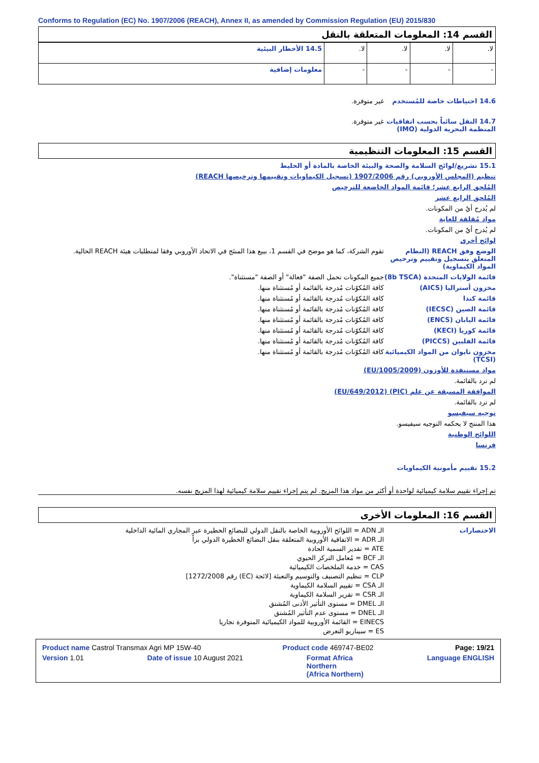Conforms to Regulation (EC) No. 1907/2006 (REACH), Annex II, as amended by Commission Regulation (EU) 2015/830
القسم 14: المعلومات المتعلقة بالنقل
| 14.5 الأخطار البيئية | لا. | لا. | لا. | لا. |
| معلومات إضافية | - | - | - | - |
14.6 احتياطات خاصة للمُستخدم غير متوفرة.
14.7 النقل سائباً بحسب اتفاقيات المنظمة البحرية الدولية (IMO)
غير متوفرة.
القسم 15: المعلومات التنظيمية
15.1 تشريع/لوائح السلامة والصحة والبيئة الخاصة بالمادة أو الخليط
تنظيم (المجلس الأوروبي) رقم 1907/2006 (تسجيل الكيماويات وتقييمها وترخيصها REACH)
المُلحق الرابع عشر؛ قائمة المواد الخاضعة للترخيص
المُلحق الرابع عشر
لم يُدرج أيٌ من المكونات.
مواد مُقلقة للغاية
لم يُدرج أيٌ من المكونات.
لوائح أخرى
الوضع وفق REACH (النظام المتعلق بتسجيل وتقييم وترخيص المواد الكيماوية)
تقوم الشركة، كما هو موضح في القسم 1، ببيع هذا المنتَج في الاتحاد الأوروبي وفقا لمتطلبات هيئة REACH الحالية.
قائمة الولايات المتحدة (8b TSCA)
جميع المكونات تحمل الصفة "فعالة" أو الصفة "مستثناة".
مخزون أستراليا (AICS) كافة المُكوّنات مُدرجة بالقائمة أو مُستثناة منها.
قائمة كندا كافة المُكوّنات مُدرجة بالقائمة أو مُستثناة منها.
قائمة الصين (IECSC) كافة المُكوّنات مُدرجة بالقائمة أو مُستثناة منها.
قائمة اليابان (ENCS) كافة المُكوّنات مُدرجة بالقائمة أو مُستثناة منها.
قائمة كوريا (KECI) كافة المُكوّنات مُدرجة بالقائمة أو مُستثناة منها.
قائمة الفلبين (PICCS) كافة المُكوّنات مُدرجة بالقائمة أو مُستثناة منها.
مخزون تايوان من المواد الكيميائية (TCSI)
كافة المُكوّنات مُدرجة بالقائمة أو مُستثناة منها.
مواد مستنفدة للأوزون (EU/1005/2009)
لم ترد بالقائمة.
الموافقة المسبقة عن علم (PIC) (EU/649/2012)
لم ترد بالقائمة.
توجيه سيفيسو
هذا المنتج لا يحكمه التوجيه سيفيسو.
اللوائح الوطنية
فرنسا
15.2 تقييم مأمونية الكيماويات
تم إجراء تقييم سلامة كيميائية لواحدة أو أكثر من مواد هذا المزيج. لم يتم إجراء تقييم سلامة كيميائية لهذا المزيج نفسه.
القسم 16: المعلومات الأخرى
الاختصارات الـ ADN = اللوائح الأوروبية الخاصة بالنقل الدولي للبضائع الخطيرة عبر المجاري المائية الداخلية
الـ ADR = الاتفاقية الأوروبية المتعلقة بنقل البضائع الخطيرة الدولي براً
ATE = تقدير السمية الحادة
الـ BCF = مُعامل التركز الحيوي
CAS = خدمة الملخصات الكيميائية
CLP = تنظيم التصنيف والتوسيم والتعبئة [لائحة (EC) رقم 1272/2008]
الـ CSA = تقييم السلامة الكيماوية
الـ CSR = تقرير السلامة الكيماوية
الـ DMEL = مستوى التأثير الأدنى المُشتق
الـ DNEL = مستوى عدم التأثير المُشتق
EINECS = القائمة الأوروبية للمواد الكيميائية المتوفرة تجاريا
ES = سيناريو التعرض
Product name Castrol Transmax Agri MP 15W-40 Product code 469747-BE02 Page: 19/21
Version 1.01 Date of issue 10 August 2021 Format Africa
Northern
(Africa Northern) Language ENGLISH